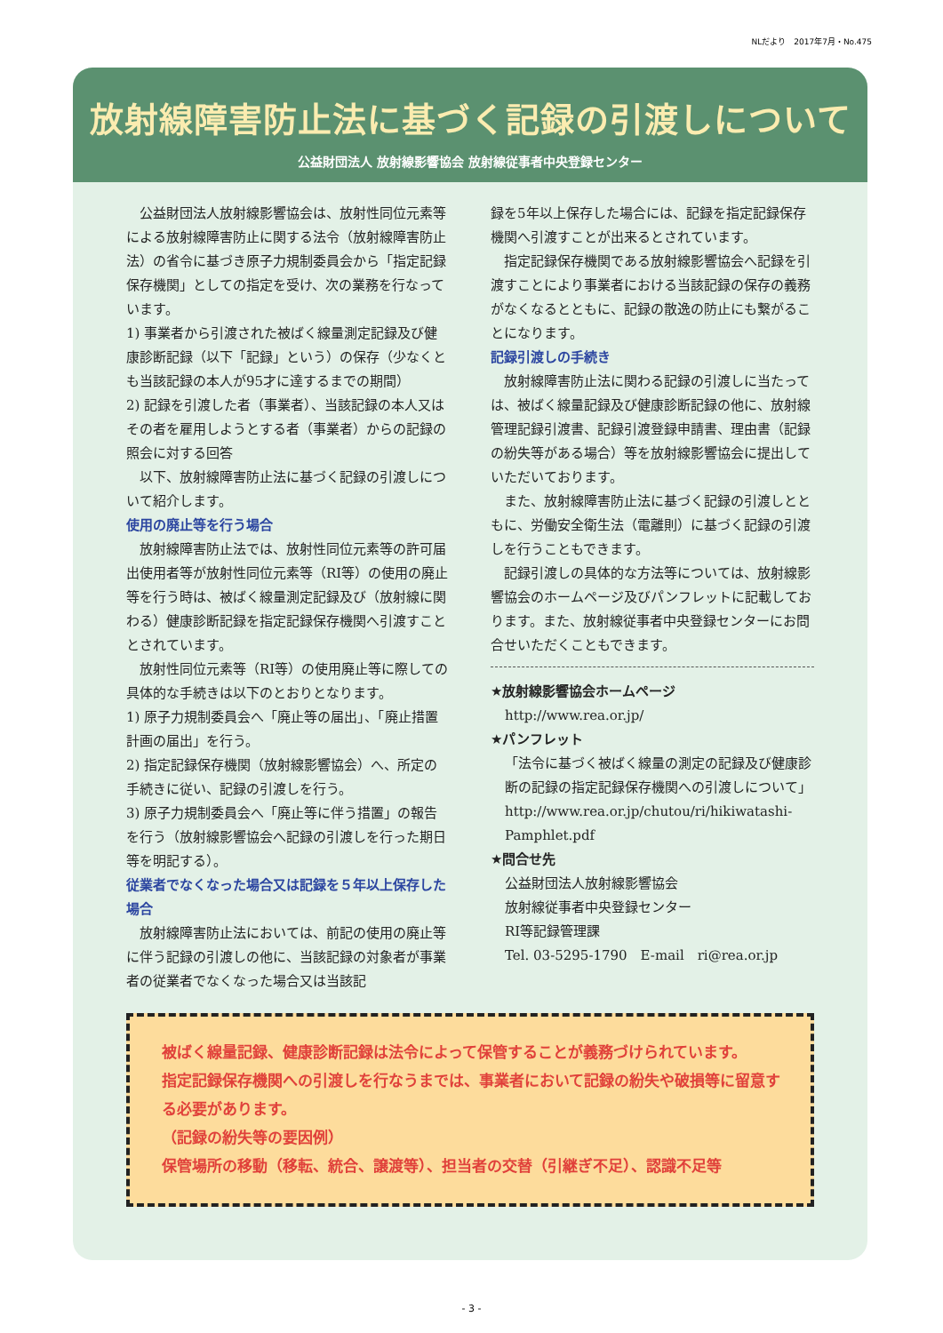NLだより　2017年7月・No.475
放射線障害防止法に基づく記録の引渡しについて
公益財団法人 放射線影響協会 放射線従事者中央登録センター
公益財団法人放射線影響協会は、放射性同位元素等による放射線障害防止に関する法令（放射線障害防止法）の省令に基づき原子力規制委員会から「指定記録保存機関」としての指定を受け、次の業務を行なっています。
1) 事業者から引渡された被ばく線量測定記録及び健康診断記録（以下「記録」という）の保存（少なくとも当該記録の本人が95才に達するまでの期間）
2) 記録を引渡した者（事業者）、当該記録の本人又はその者を雇用しようとする者（事業者）からの記録の照会に対する回答
以下、放射線障害防止法に基づく記録の引渡しについて紹介します。
使用の廃止等を行う場合
放射線障害防止法では、放射性同位元素等の許可届出使用者等が放射性同位元素等（RI等）の使用の廃止等を行う時は、被ばく線量測定記録及び（放射線に関わる）健康診断記録を指定記録保存機関へ引渡すこととされています。
放射性同位元素等（RI等）の使用廃止等に際しての具体的な手続きは以下のとおりとなります。
1) 原子力規制委員会へ「廃止等の届出」、「廃止措置計画の届出」を行う。
2) 指定記録保存機関（放射線影響協会）へ、所定の手続きに従い、記録の引渡しを行う。
3) 原子力規制委員会へ「廃止等に伴う措置」の報告を行う（放射線影響協会へ記録の引渡しを行った期日等を明記する）。
従業者でなくなった場合又は記録を５年以上保存した場合
放射線障害防止法においては、前記の使用の廃止等に伴う記録の引渡しの他に、当該記録の対象者が事業者の従業者でなくなった場合又は当該記
録を5年以上保存した場合には、記録を指定記録保存機関へ引渡すことが出来るとされています。
指定記録保存機関である放射線影響協会へ記録を引渡すことにより事業者における当該記録の保存の義務がなくなるとともに、記録の散逸の防止にも繋がることになります。
記録引渡しの手続き
放射線障害防止法に関わる記録の引渡しに当たっては、被ばく線量記録及び健康診断記録の他に、放射線管理記録引渡書、記録引渡登録申請書、理由書（記録の紛失等がある場合）等を放射線影響協会に提出していただいております。
また、放射線障害防止法に基づく記録の引渡しとともに、労働安全衛生法（電離則）に基づく記録の引渡しを行うこともできます。
記録引渡しの具体的な方法等については、放射線影響協会のホームページ及びパンフレットに記載しております。また、放射線従事者中央登録センターにお問合せいただくこともできます。
★放射線影響協会ホームページ
http://www.rea.or.jp/
★パンフレット
「法令に基づく被ばく線量の測定の記録及び健康診断の記録の指定記録保存機関への引渡しについて」
http://www.rea.or.jp/chutou/ri/hikiwatashi-Pamphlet.pdf
★問合せ先
公益財団法人放射線影響協会
放射線従事者中央登録センター
RI等記録管理課
Tel. 03-5295-1790　E-mail　ri@rea.or.jp
被ばく線量記録、健康診断記録は法令によって保管することが義務づけられています。
指定記録保存機関への引渡しを行なうまでは、事業者において記録の紛失や破損等に留意する必要があります。
（記録の紛失等の要因例）
保管場所の移動（移転、統合、譲渡等）、担当者の交替（引継ぎ不足）、認識不足等
- 3 -